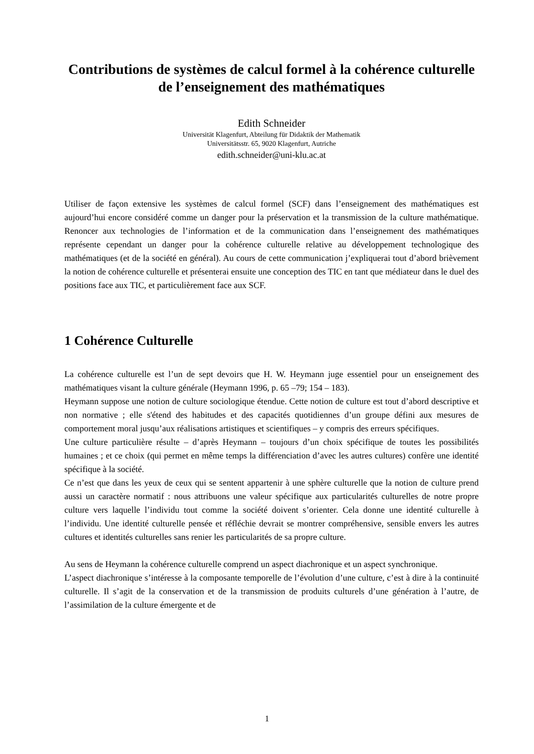Contributions de systèmes de calcul formel à la cohérence culturelle de l’enseignement des mathématiques
Edith Schneider
Universität Klagenfurt, Abteilung für Didaktik der Mathematik
Universitätsstr. 65, 9020 Klagenfurt, Autriche
edith.schneider@uni-klu.ac.at
Utiliser de façon extensive les systèmes de calcul formel (SCF) dans l’enseignement des mathématiques est aujourd’hui encore considéré comme un danger pour la préservation et la transmission de la culture mathématique. Renoncer aux technologies de l’information et de la communication dans l’enseignement des mathématiques représente cependant un danger pour la cohérence culturelle relative au développement technologique des mathématiques (et de la société en général). Au cours de cette communication j’expliquerai tout d’abord brièvement la notion de cohérence culturelle et présenterai ensuite une conception des TIC en tant que médiateur dans le duel des positions face aux TIC, et particulièrement face aux SCF.
1 Cohérence Culturelle
La cohérence culturelle est l’un de sept devoirs que H. W. Heymann juge essentiel pour un enseignement des mathématiques visant la culture générale (Heymann 1996, p. 65 –79; 154 – 183).
Heymann suppose une notion de culture sociologique étendue. Cette notion de culture est tout d’abord descriptive et non normative ; elle s'étend des habitudes et des capacités quotidiennes d’un groupe défini aux mesures de comportement moral jusqu’aux réalisations artistiques et scientifiques – y compris des erreurs spécifiques.
Une culture particulière résulte – d’après Heymann – toujours d’un choix spécifique de toutes les possibilités humaines ; et ce choix (qui permet en même temps la différenciation d’avec les autres cultures) confère une identité spécifique à la société.
Ce n’est que dans les yeux de ceux qui se sentent appartenir à une sphère culturelle que la notion de culture prend aussi un caractère normatif : nous attribuons une valeur spécifique aux particularités culturelles de notre propre culture vers laquelle l’individu tout comme la société doivent s’orienter. Cela donne une identité culturelle à l’individu. Une identité culturelle pensée et réfléchie devrait se montrer compréhensive, sensible envers les autres cultures et identités culturelles sans renier les particularités de sa propre culture.
Au sens de Heymann la cohérence culturelle comprend un aspect diachronique et un aspect synchronique.
L’aspect diachronique s’intéresse à la composante temporelle de l’évolution d’une culture, c’est à dire à la continuité culturelle. Il s’agit de la conservation et de la transmission de produits culturels d’une génération à l’autre, de l’assimilation de la culture émergente et de
1